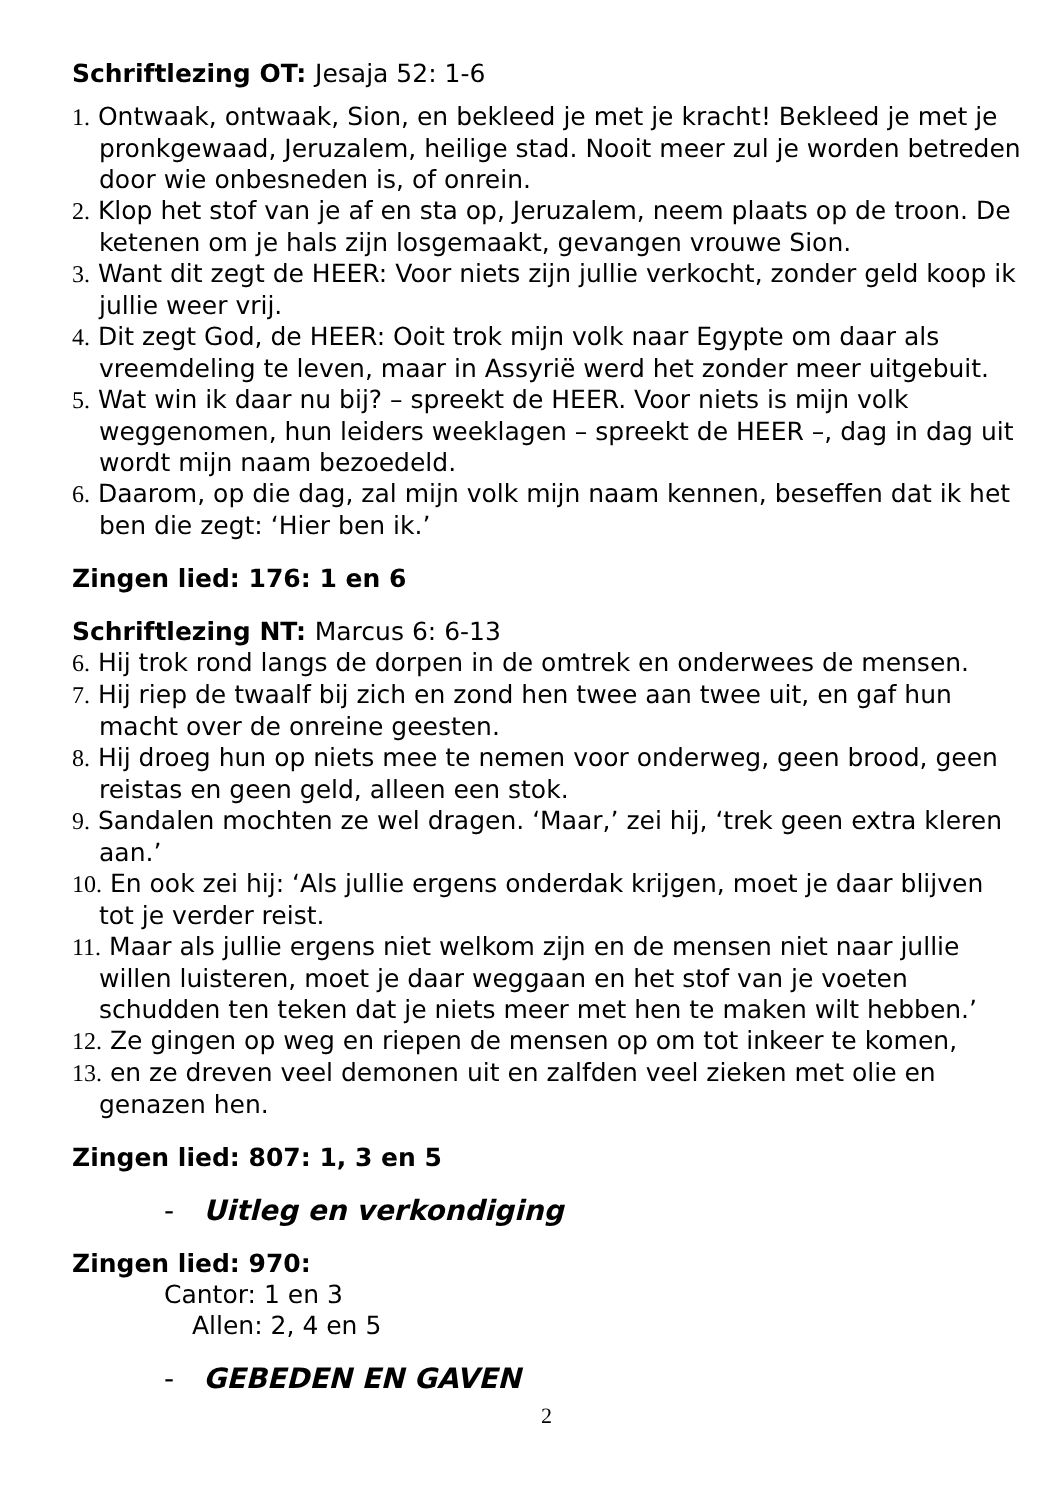Schriftlezing OT: Jesaja 52: 1-6
1. Ontwaak, ontwaak, Sion, en bekleed je met je kracht! Bekleed je met je pronkgewaad, Jeruzalem, heilige stad. Nooit meer zul je worden betreden door wie onbesneden is, of onrein.
2. Klop het stof van je af en sta op, Jeruzalem, neem plaats op de troon. De ketenen om je hals zijn losgemaakt, gevangen vrouwe Sion.
3. Want dit zegt de HEER: Voor niets zijn jullie verkocht, zonder geld koop ik jullie weer vrij.
4. Dit zegt God, de HEER: Ooit trok mijn volk naar Egypte om daar als vreemdeling te leven, maar in Assyrië werd het zonder meer uitgebuit.
5. Wat win ik daar nu bij? – spreekt de HEER. Voor niets is mijn volk weggenomen, hun leiders weeklagen – spreekt de HEER –, dag in dag uit wordt mijn naam bezoedeld.
6. Daarom, op die dag, zal mijn volk mijn naam kennen, beseffen dat ik het ben die zegt: ‘Hier ben ik.’
Zingen lied: 176: 1 en 6
Schriftlezing NT: Marcus 6: 6-13
6. Hij trok rond langs de dorpen in de omtrek en onderwees de mensen.
7. Hij riep de twaalf bij zich en zond hen twee aan twee uit, en gaf hun macht over de onreine geesten.
8. Hij droeg hun op niets mee te nemen voor onderweg, geen brood, geen reistas en geen geld, alleen een stok.
9. Sandalen mochten ze wel dragen. ‘Maar,’ zei hij, ‘trek geen extra kleren aan.’
10. En ook zei hij: ‘Als jullie ergens onderdak krijgen, moet je daar blijven tot je verder reist.
11. Maar als jullie ergens niet welkom zijn en de mensen niet naar jullie willen luisteren, moet je daar weggaan en het stof van je voeten schudden ten teken dat je niets meer met hen te maken wilt hebben.’
12. Ze gingen op weg en riepen de mensen op om tot inkeer te komen,
13. en ze dreven veel demonen uit en zalfden veel zieken met olie en genazen hen.
Zingen lied: 807: 1, 3 en 5
- Uitleg en verkondiging
Zingen lied: 970:
Cantor: 1 en 3
Allen: 2, 4 en 5
- GEBEDEN EN GAVEN
2